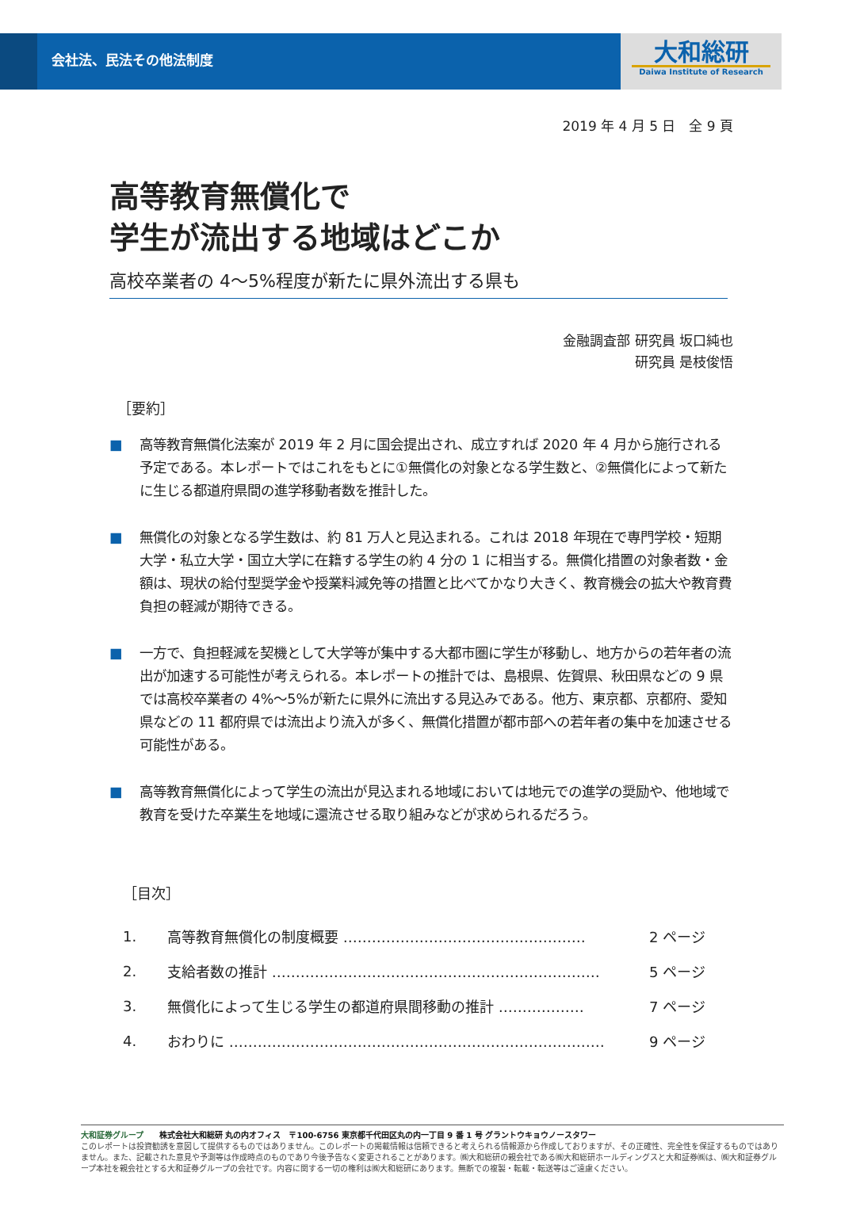会社法、民法その他法制度
大和総研
Daiwa Institute of Research
2019 年 4 月 5 日　全 9 頁
高等教育無償化で
学生が流出する地域はどこか
高校卒業者の 4～5%程度が新たに県外流出する県も
金融調査部 研究員 坂口純也
研究員 是枝俊悟
［要約］
■ 高等教育無償化法案が 2019 年 2 月に国会提出され、成立すれば 2020 年 4 月から施行される予定である。本レポートではこれをもとに①無償化の対象となる学生数と、②無償化によって新たに生じる都道府県間の進学移動者数を推計した。
■ 無償化の対象となる学生数は、約 81 万人と見込まれる。これは 2018 年現在で専門学校・短期大学・私立大学・国立大学に在籍する学生の約 4 分の 1 に相当する。無償化措置の対象者数・金額は、現状の給付型奨学金や授業料減免等の措置と比べてかなり大きく、教育機会の拡大や教育費負担の軽減が期待できる。
■ 一方で、負担軽減を契機として大学等が集中する大都市圏に学生が移動し、地方からの若年者の流出が加速する可能性が考えられる。本レポートの推計では、島根県、佐賀県、秋田県などの 9 県では高校卒業者の 4%～5%が新たに県外に流出する見込みである。他方、東京都、京都府、愛知県などの 11 都府県では流出より流入が多く、無償化措置が都市部への若年者の集中を加速させる可能性がある。
■ 高等教育無償化によって学生の流出が見込まれる地域においては地元での進学の奨励や、他地域で教育を受けた卒業生を地域に還流させる取り組みなどが求められるだろう。
［目次］
1. 高等教育無償化の制度概要 …………………………………………… 2 ページ
2. 支給者数の推計 …………………………………………………………… 5 ページ
3. 無償化によって生じる学生の都道府県間移動の推計 ……………… 7 ページ
4. おわりに ……………………………………………………………………… 9 ページ
大和証券グループ　　株式会社大和総研 丸の内オフィス　〒100-6756 東京都千代田区丸の内一丁目 9 番 1 号 グラントウキョウノースタワー
このレポートは投資勧誘を意図して提供するものではありません。このレポートの掲載情報は信頼できると考えられる情報源から作成しておりますが、その正確性、完全性を保証するものではありません。また、記載された意見や予測等は作成時点のものであり今後予告なく変更されることがあります。㈱大和総研の親会社である㈱大和総研ホールディングスと大和証券㈱は、㈱大和証券グループ本社を親会社とする大和証券グループの会社です。内容に関する一切の権利は㈱大和総研にあります。無断での複製・転載・転送等はご遠慮ください。